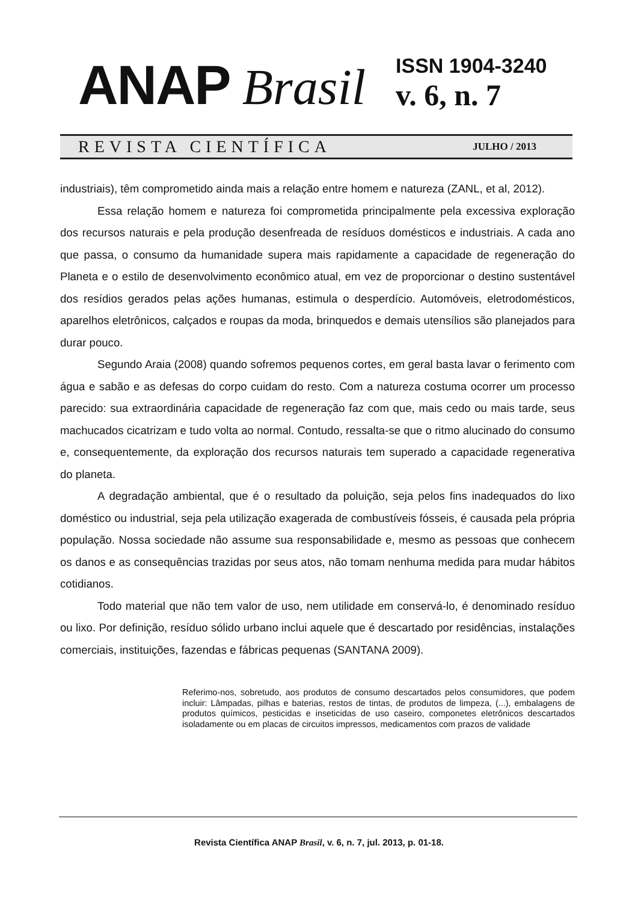ANAP Brasil
ISSN 1904-3240
v. 6, n. 7
REVISTA CIENTÍFICA JULHO / 2013
industriais), têm comprometido ainda mais a relação entre homem e natureza (ZANL, et al, 2012).
Essa relação homem e natureza foi comprometida principalmente pela excessiva exploração dos recursos naturais e pela produção desenfreada de resíduos domésticos e industriais. A cada ano que passa, o consumo da humanidade supera mais rapidamente a capacidade de regeneração do Planeta e o estilo de desenvolvimento econômico atual, em vez de proporcionar o destino sustentável dos resídios gerados pelas ações humanas, estimula o desperdício. Automóveis, eletrodomésticos, aparelhos eletrônicos, calçados e roupas da moda, brinquedos e demais utensílios são planejados para durar pouco.
Segundo Araia (2008) quando sofremos pequenos cortes, em geral basta lavar o ferimento com água e sabão e as defesas do corpo cuidam do resto. Com a natureza costuma ocorrer um processo parecido: sua extraordinária capacidade de regeneração faz com que, mais cedo ou mais tarde, seus machucados cicatrizam e tudo volta ao normal. Contudo, ressalta-se que o ritmo alucinado do consumo e, consequentemente, da exploração dos recursos naturais tem superado a capacidade regenerativa do planeta.
A degradação ambiental, que é o resultado da poluição, seja pelos fins inadequados do lixo doméstico ou industrial, seja pela utilização exagerada de combustíveis fósseis, é causada pela própria população. Nossa sociedade não assume sua responsabilidade e, mesmo as pessoas que conhecem os danos e as consequências trazidas por seus atos, não tomam nenhuma medida para mudar hábitos cotidianos.
Todo material que não tem valor de uso, nem utilidade em conservá-lo, é denominado resíduo ou lixo. Por definição, resíduo sólido urbano inclui aquele que é descartado por residências, instalações comerciais, instituições, fazendas e fábricas pequenas (SANTANA 2009).
Referimo-nos, sobretudo, aos produtos de consumo descartados pelos consumidores, que podem incluir: Lâmpadas, pilhas e baterias, restos de tintas, de produtos de limpeza, (...), embalagens de produtos químicos, pesticidas e inseticidas de uso caseiro, componetes eletrônicos descartados isoladamente ou em placas de circuitos impressos, medicamentos com prazos de validade
Revista Científica ANAP Brasil, v. 6, n. 7, jul. 2013, p. 01-18.